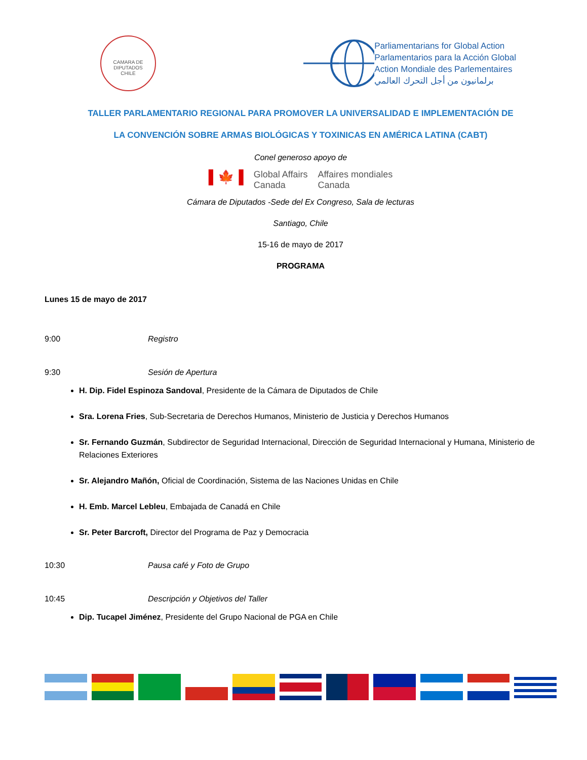CAMARA DE DIPUTADOS
CHILE
Parliamentarians for Global Action
Parlamentarios para la Acción Global
Action Mondiale des Parlementaires
برلمانيون من أجل التحرك العالمي
TALLER PARLAMENTARIO REGIONAL PARA PROMOVER LA UNIVERSALIDAD E IMPLEMENTACIÓN DE
LA CONVENCIÓN SOBRE ARMAS BIOLÓGICAS Y TOXINICAS EN AMÉRICA LATINA (CABT)
Conel generoso apoyo de
▌🍁▐ Global Affairs
Canada Affaires mondiales
Canada
Cámara de Diputados -Sede del Ex Congreso, Sala de lecturas
Santiago, Chile
15-16 de mayo de 2017
PROGRAMA
Lunes 15 de mayo de 2017
9:00 Registro
9:30 Sesión de Apertura
H. Dip. Fidel Espinoza Sandoval, Presidente de la Cámara de Diputados de Chile
Sra. Lorena Fries, Sub-Secretaria de Derechos Humanos, Ministerio de Justicia y Derechos Humanos
Sr. Fernando Guzmán, Subdirector de Seguridad Internacional, Dirección de Seguridad Internacional y Humana, Ministerio de Relaciones Exteriores
Sr. Alejandro Mañón, Oficial de Coordinación, Sistema de las Naciones Unidas en Chile
H. Emb. Marcel Lebleu, Embajada de Canadá en Chile
Sr. Peter Barcroft, Director del Programa de Paz y Democracia
10:30 Pausa café y Foto de Grupo
10:45 Descripción y Objetivos del Taller
Dip. Tucapel Jiménez, Presidente del Grupo Nacional de PGA en Chile